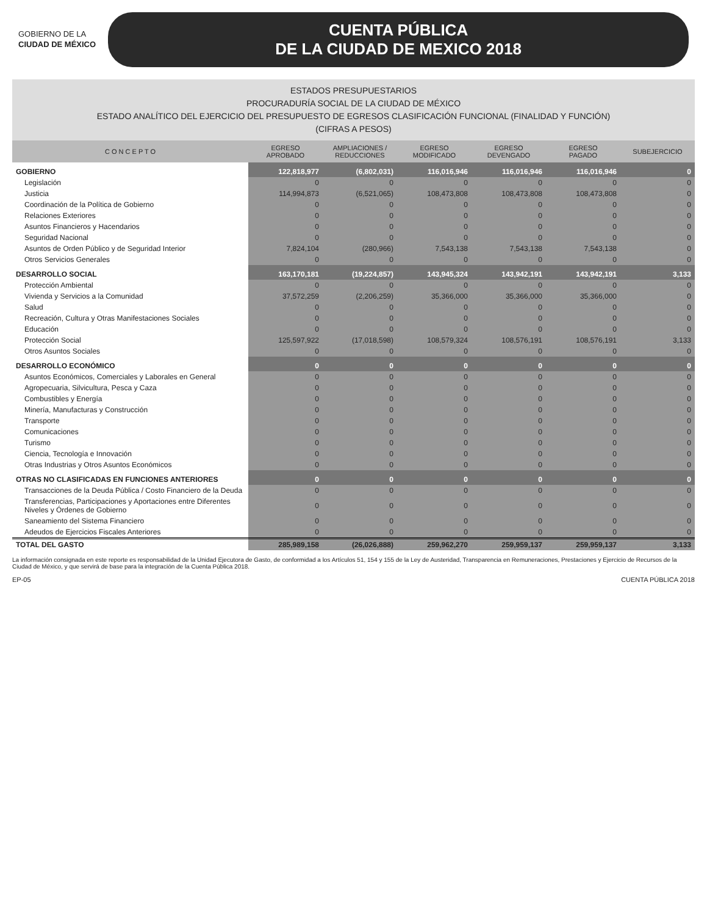GOBIERNO DE LA
CIUDAD DE MÉXICO
CUENTA PÚBLICA
DE LA CIUDAD DE MEXICO 2018
ESTADOS PRESUPUESTARIOS
PROCURADURÍA SOCIAL DE LA CIUDAD DE MÉXICO
ESTADO ANALÍTICO DEL EJERCICIO DEL PRESUPUESTO DE EGRESOS CLASIFICACIÓN FUNCIONAL (FINALIDAD Y FUNCIÓN)
(CIFRAS A PESOS)
| C O N C E P T O | EGRESO APROBADO | AMPLIACIONES / REDUCCIONES | EGRESO MODIFICADO | EGRESO DEVENGADO | EGRESO PAGADO | SUBEJERCICIO |
| --- | --- | --- | --- | --- | --- | --- |
| GOBIERNO | 122,818,977 | (6,802,031) | 116,016,946 | 116,016,946 | 116,016,946 | 0 |
| Legislación | 0 | 0 | 0 | 0 | 0 | 0 |
| Justicia | 114,994,873 | (6,521,065) | 108,473,808 | 108,473,808 | 108,473,808 | 0 |
| Coordinación de la Política de Gobierno | 0 | 0 | 0 | 0 | 0 | 0 |
| Relaciones Exteriores | 0 | 0 | 0 | 0 | 0 | 0 |
| Asuntos Financieros y Hacendarios | 0 | 0 | 0 | 0 | 0 | 0 |
| Seguridad Nacional | 0 | 0 | 0 | 0 | 0 | 0 |
| Asuntos de Orden Público y de Seguridad Interior | 7,824,104 | (280,966) | 7,543,138 | 7,543,138 | 7,543,138 | 0 |
| Otros Servicios Generales | 0 | 0 | 0 | 0 | 0 | 0 |
| DESARROLLO SOCIAL | 163,170,181 | (19,224,857) | 143,945,324 | 143,942,191 | 143,942,191 | 3,133 |
| Protección Ambiental | 0 | 0 | 0 | 0 | 0 | 0 |
| Vivienda y Servicios a la Comunidad | 37,572,259 | (2,206,259) | 35,366,000 | 35,366,000 | 35,366,000 | 0 |
| Salud | 0 | 0 | 0 | 0 | 0 | 0 |
| Recreación, Cultura y Otras Manifestaciones Sociales | 0 | 0 | 0 | 0 | 0 | 0 |
| Educación | 0 | 0 | 0 | 0 | 0 | 0 |
| Protección Social | 125,597,922 | (17,018,598) | 108,579,324 | 108,576,191 | 108,576,191 | 3,133 |
| Otros Asuntos Sociales | 0 | 0 | 0 | 0 | 0 | 0 |
| DESARROLLO ECONÓMICO | 0 | 0 | 0 | 0 | 0 | 0 |
| Asuntos Económicos, Comerciales y Laborales en General | 0 | 0 | 0 | 0 | 0 | 0 |
| Agropecuaria, Silvicultura, Pesca y Caza | 0 | 0 | 0 | 0 | 0 | 0 |
| Combustibles y Energía | 0 | 0 | 0 | 0 | 0 | 0 |
| Minería, Manufacturas y Construcción | 0 | 0 | 0 | 0 | 0 | 0 |
| Transporte | 0 | 0 | 0 | 0 | 0 | 0 |
| Comunicaciones | 0 | 0 | 0 | 0 | 0 | 0 |
| Turismo | 0 | 0 | 0 | 0 | 0 | 0 |
| Ciencia, Tecnología e Innovación | 0 | 0 | 0 | 0 | 0 | 0 |
| Otras Industrias y Otros Asuntos Económicos | 0 | 0 | 0 | 0 | 0 | 0 |
| OTRAS NO CLASIFICADAS EN FUNCIONES ANTERIORES | 0 | 0 | 0 | 0 | 0 | 0 |
| Transacciones de la Deuda Pública / Costo Financiero de la Deuda | 0 | 0 | 0 | 0 | 0 | 0 |
| Transferencias, Participaciones y Aportaciones entre Diferentes Niveles y Órdenes de Gobierno | 0 | 0 | 0 | 0 | 0 | 0 |
| Saneamiento del Sistema Financiero | 0 | 0 | 0 | 0 | 0 | 0 |
| Adeudos de Ejercicios Fiscales Anteriores | 0 | 0 | 0 | 0 | 0 | 0 |
| TOTAL DEL GASTO | 285,989,158 | (26,026,888) | 259,962,270 | 259,959,137 | 259,959,137 | 3,133 |
La información consignada en este reporte es responsabilidad de la Unidad Ejecutora de Gasto, de conformidad a los Artículos 51, 154 y 155 de la Ley de Austeridad, Transparencia en Remuneraciones, Prestaciones y Ejercicio de Recursos de la Ciudad de México, y que servirá de base para la integración de la Cuenta Pública 2018.
EP-05 CUENTA PÚBLICA 2018